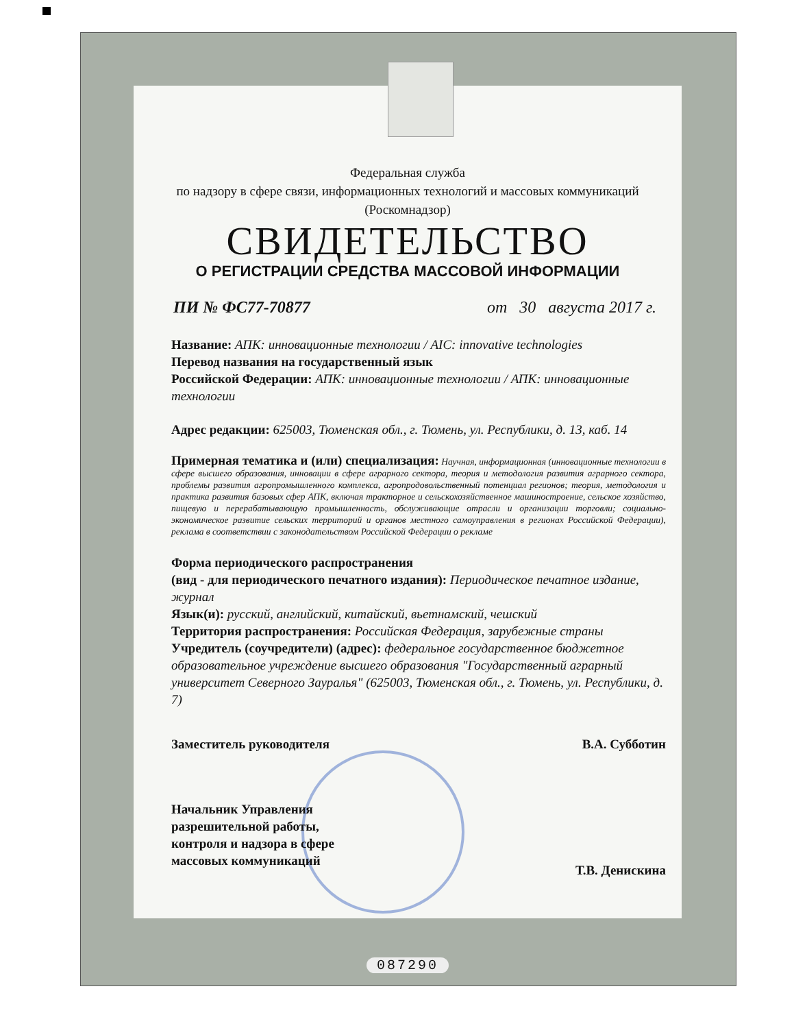Федеральная служба
по надзору в сфере связи, информационных технологий и массовых коммуникаций
(Роскомнадзор)
СВИДЕТЕЛЬСТВО
О РЕГИСТРАЦИИ СРЕДСТВА МАССОВОЙ ИНФОРМАЦИИ
ПИ № ФС77-70877 от 30 августа 2017 г.
Название: АПК: инновационные технологии / AIC: innovative technologies
Перевод названия на государственный язык
Российской Федерации: АПК: инновационные технологии / АПК: инновационные технологии
Адрес редакции: 625003, Тюменская обл., г. Тюмень, ул. Республики, д. 13, каб. 14
Примерная тематика и (или) специализация: Научная, информационная (инновационные технологии в сфере высшего образования, инновации в сфере аграрного сектора, теория и методология развития аграрного сектора, проблемы развития агропромышленного комплекса, агропродовольственный потенциал регионов; теория, методология и практика развития базовых сфер АПК, включая тракторное и сельскохозяйственное машиностроение, сельское хозяйство, пищевую и перерабатывающую промышленность, обслуживающие отрасли и организации торговли; социально-экономическое развитие сельских территорий и органов местного самоуправления в регионах Российской Федерации), реклама в соответствии с законодательством Российской Федерации о рекламе
Форма периодического распространения
(вид - для периодического печатного издания): Периодическое печатное издание, журнал
Язык(и): русский, английский, китайский, вьетнамский, чешский
Территория распространения: Российская Федерация, зарубежные страны
Учредитель (соучредители) (адрес): федеральное государственное бюджетное образовательное учреждение высшего образования "Государственный аграрный университет Северного Зауралья" (625003, Тюменская обл., г. Тюмень, ул. Республики, д. 7)
Заместитель руководителя В.А. Субботин
Начальник Управления
разрешительной работы,
контроля и надзора в сфере
массовых коммуникаций Т.В. Денискина
087290